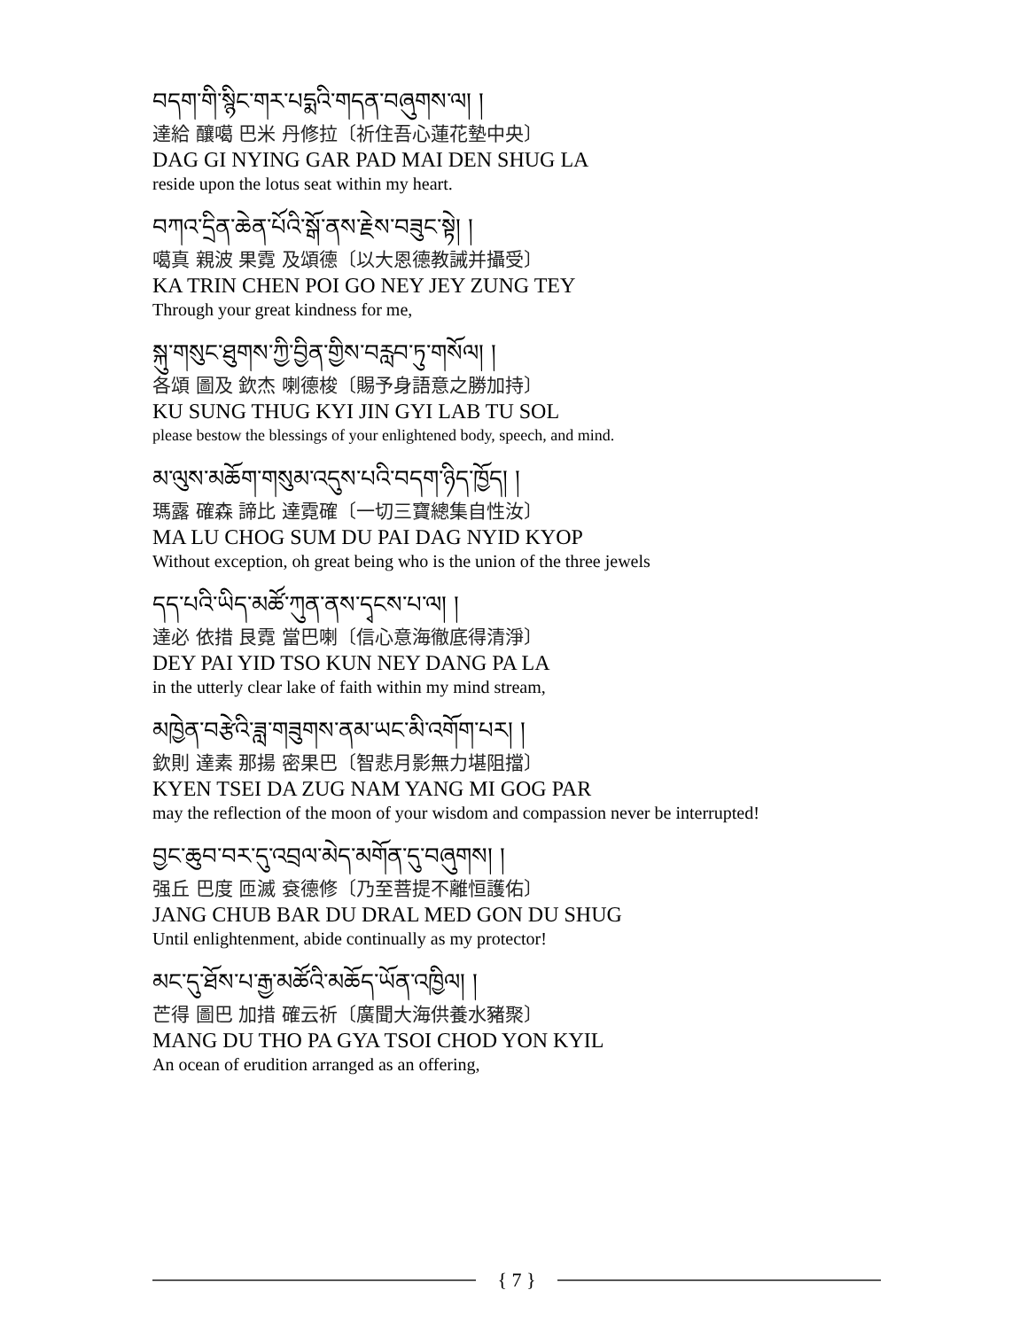བདག་གི་སྙིང་གར་པདྨའི་གདན་བཞུགས་ལ། །
達給 釀噶 巴米 丹修拉〔祈住吾心蓮花墊中央〕
DAG GI NYING GAR PAD MAI DEN SHUG LA
reside upon the lotus seat within my heart.
བཀའ་དྲིན་ཆེན་པོའི་སྒོ་ནས་རྗེས་བཟུང་སྟེ། །
噶真 親波 果霓 及頌德〔以大恩德教誡并攝受〕
KA TRIN CHEN POI GO NEY JEY ZUNG TEY
Through your great kindness for me,
སྐུ་གསུང་ཐུགས་ཀྱི་བྱིན་གྱིས་བརླབ་ཏུ་གསོལ། །
各頌 圖及 欽杰 喇德梭〔賜予身語意之勝加持〕
KU SUNG THUG KYI JIN GYI LAB TU SOL
please bestow the blessings of your enlightened body, speech, and mind.
མ་ལུས་མཆོག་གསུམ་འདུས་པའི་བདག་ཉིད་ཁྱོད། །
瑪露 確森 諦比 達霓確〔一切三寶總集自性汝〕
MA LU CHOG SUM DU PAI DAG NYID KYOP
Without exception, oh great being who is the union of the three jewels
དད་པའི་ཡིད་མཚོ་ཀུན་ནས་དྭངས་པ་ལ། །
達必 依措 艮霓 當巴喇〔信心意海徹底得清淨〕
DEY PAI YID TSO KUN NEY DANG PA LA
in the utterly clear lake of faith within my mind stream,
མཁྱེན་བརྩེའི་ཟླ་གཟུགས་ནམ་ཡང་མི་འགོག་པར། །
欽則 達素 那揚 密果巴〔智悲月影無力堪阻擋〕
KYEN TSEI DA ZUG NAM YANG MI GOG PAR
may the reflection of the moon of your wisdom and compassion never be interrupted!
བྱང་ཆུབ་བར་དུ་འབྲལ་མེད་མགོན་དུ་བཞུགས། །
强丘 巴度 匝滅 袞德修〔乃至菩提不離恒護佑〕
JANG CHUB BAR DU DRAL MED GON DU SHUG
Until enlightenment, abide continually as my protector!
མང་དུ་ཐོས་པ་རྒྱ་མཚོའི་མཆོད་ཡོན་འཁྱིལ། །
芒得 圖巴 加措 確云祈〔廣聞大海供養水豬聚〕
MANG DU THO PA GYA TSOI CHOD YON KYIL
An ocean of erudition arranged as an offering,
{ 7 }